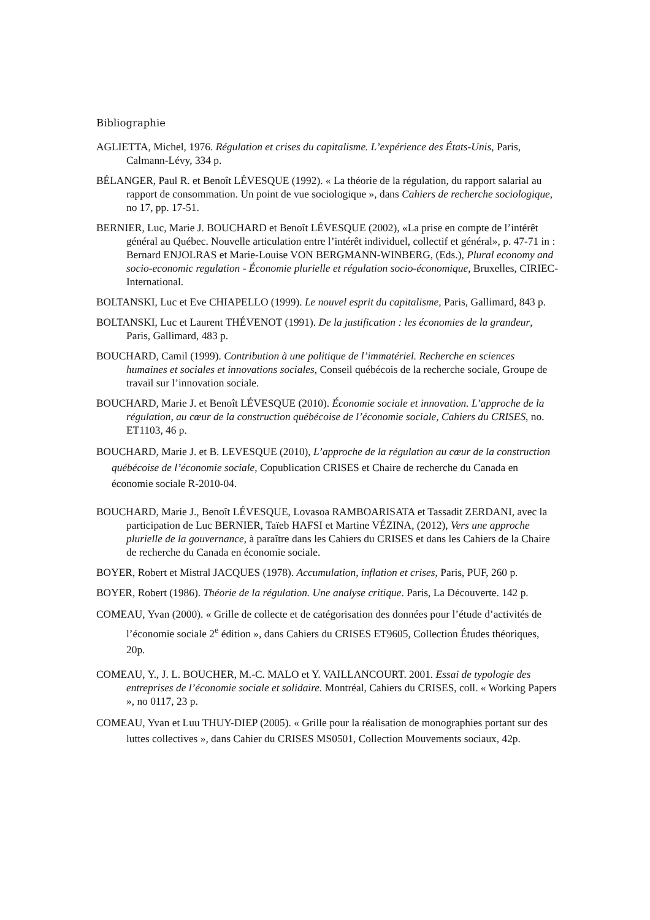Bibliographie
AGLIETTA, Michel, 1976. Régulation et crises du capitalisme. L’expérience des États-Unis, Paris, Calmann-Lévy, 334 p.
BÉLANGER, Paul R. et Benoît LÉVESQUE (1992). « La théorie de la régulation, du rapport salarial au rapport de consommation. Un point de vue sociologique », dans Cahiers de recherche sociologique, no 17, pp. 17-51.
BERNIER, Luc, Marie J. BOUCHARD et Benoît LÉVESQUE (2002), «La prise en compte de l’intérêt général au Québec. Nouvelle articulation entre l’intérêt individuel, collectif et général», p. 47-71 in : Bernard ENJOLRAS et Marie-Louise VON BERGMANN-WINBERG, (Eds.), Plural economy and socio-economic regulation - Économie plurielle et régulation socio-économique, Bruxelles, CIRIEC-International.
BOLTANSKI, Luc et Eve CHIAPELLO (1999). Le nouvel esprit du capitalisme, Paris, Gallimard, 843 p.
BOLTANSKI, Luc et Laurent THÉVENOT (1991). De la justification : les économies de la grandeur, Paris, Gallimard, 483 p.
BOUCHARD, Camil (1999). Contribution à une politique de l’immatériel. Recherche en sciences humaines et sociales et innovations sociales, Conseil québécois de la recherche sociale, Groupe de travail sur l’innovation sociale.
BOUCHARD, Marie J. et Benoît LÉVESQUE (2010). Économie sociale et innovation. L’approche de la régulation, au cœur de la construction québécoise de l’économie sociale, Cahiers du CRISES, no. ET1103, 46 p.
BOUCHARD, Marie J. et B. LEVESQUE (2010), L’approche de la régulation au cœur de la construction québécoise de l’économie sociale, Copublication CRISES et Chaire de recherche du Canada en économie sociale R-2010-04.
BOUCHARD, Marie J., Benoît LÉVESQUE, Lovasoa RAMBOARISATA et Tassadit ZERDANI, avec la participation de Luc BERNIER, Taïeb HAFSI et Martine VÉZINA, (2012), Vers une approche plurielle de la gouvernance, à paraître dans les Cahiers du CRISES et dans les Cahiers de la Chaire de recherche du Canada en économie sociale.
BOYER, Robert et Mistral JACQUES (1978). Accumulation, inflation et crises, Paris, PUF, 260 p.
BOYER, Robert (1986). Théorie de la régulation. Une analyse critique. Paris, La Découverte. 142 p.
COMEAU, Yvan (2000). « Grille de collecte et de catégorisation des données pour l’étude d’activités de l’économie sociale 2<sup>e</sup> édition », dans Cahiers du CRISES ET9605, Collection Études théoriques, 20p.
COMEAU, Y., J. L. BOUCHER, M.-C. MALO et Y. VAILLANCOURT. 2001. Essai de typologie des entreprises de l’économie sociale et solidaire. Montréal, Cahiers du CRISES, coll. « Working Papers », no 0117, 23 p.
COMEAU, Yvan et Luu THUY-DIEP (2005). « Grille pour la réalisation de monographies portant sur des luttes collectives », dans Cahier du CRISES MS0501, Collection Mouvements sociaux, 42p.